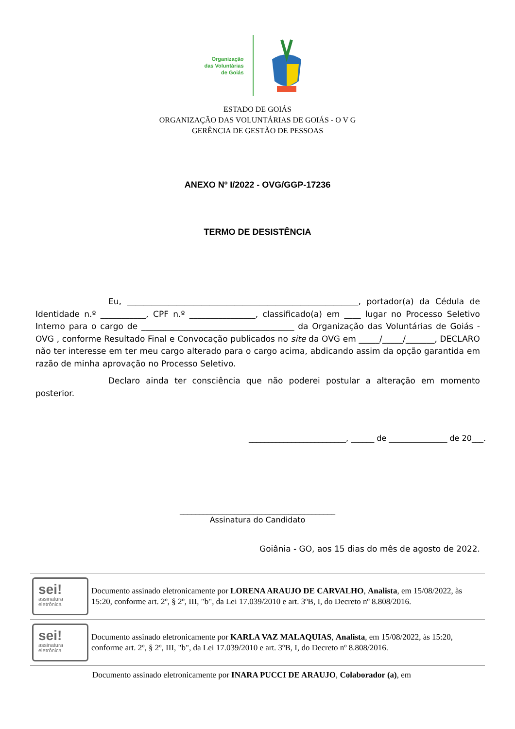Organização
das Voluntárias
de Goiás
ESTADO DE GOIÁS
ORGANIZAÇÃO DAS VOLUNTÁRIAS DE GOIÁS - O V G
GERÊNCIA DE GESTÃO DE PESSOAS
ANEXO Nº I/2022 - OVG/GGP-17236
TERMO DE DESISTÊNCIA
Eu, ________________________________________________________, portador(a) da Cédula de Identidade n.º ___________, CPF n.º ________________, classificado(a) em ____ lugar no Processo Seletivo Interno para o cargo de _____________________________________ da Organização das Voluntárias de Goiás - OVG , conforme Resultado Final e Convocação publicados no site da OVG em _____/_____/_______, DECLARO não ter interesse em ter meu cargo alterado para o cargo acima, abdicando assim da opção garantida em razão de minha aprovação no Processo Seletivo.
Declaro ainda ter consciência que não poderei postular a alteração em momento posterior.
_________________________, ______ de _______________ de 20___.
________________________________________
Assinatura do Candidato
Goiânia - GO, aos 15 dias do mês de agosto de 2022.
sei!
assinatura
eletrônica
Documento assinado eletronicamente por LORENA ARAUJO DE CARVALHO, Analista, em 15/08/2022, às 15:20, conforme art. 2º, § 2º, III, "b", da Lei 17.039/2010 e art. 3ºB, I, do Decreto nº 8.808/2016.
sei!
assinatura
eletrônica
Documento assinado eletronicamente por KARLA VAZ MALAQUIAS, Analista, em 15/08/2022, às 15:20, conforme art. 2º, § 2º, III, "b", da Lei 17.039/2010 e art. 3ºB, I, do Decreto nº 8.808/2016.
Documento assinado eletronicamente por INARA PUCCI DE ARAUJO, Colaborador (a), em